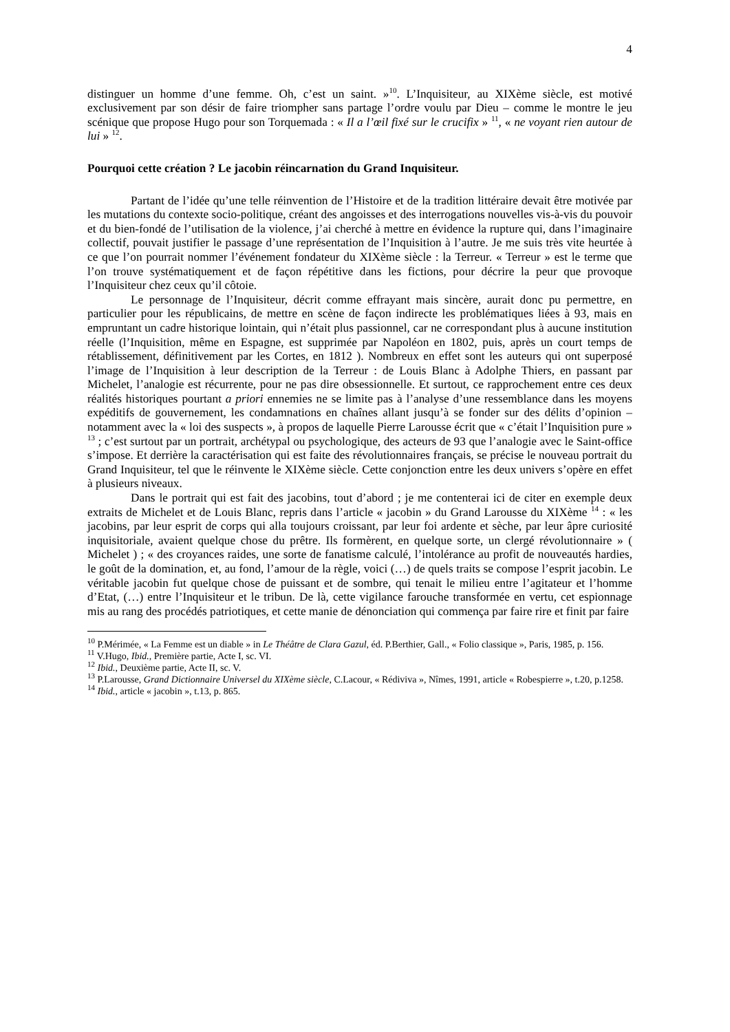4
distinguer un homme d’une femme. Oh, c’est un saint. »<sup>10</sup>. L’Inquisiteur, au XIXème siècle, est motivé exclusivement par son désir de faire triompher sans partage l’ordre voulu par Dieu – comme le montre le jeu scénique que propose Hugo pour son Torquemada : « Il a l’œil fixé sur le crucifix » <sup>11</sup>, « ne voyant rien autour de lui » <sup>12</sup>.
Pourquoi cette création ? Le jacobin réincarnation du Grand Inquisiteur.
Partant de l’idée qu’une telle réinvention de l’Histoire et de la tradition littéraire devait être motivée par les mutations du contexte socio-politique, créant des angoisses et des interrogations nouvelles vis-à-vis du pouvoir et du bien-fondé de l’utilisation de la violence, j’ai cherché à mettre en évidence la rupture qui, dans l’imaginaire collectif, pouvait justifier le passage d’une représentation de l’Inquisition à l’autre. Je me suis très vite heurtée à ce que l’on pourrait nommer l’événement fondateur du XIXème siècle : la Terreur. « Terreur » est le terme que l’on trouve systématiquement et de façon répétitive dans les fictions, pour décrire la peur que provoque l’Inquisiteur chez ceux qu’il côtoie.
Le personnage de l’Inquisiteur, décrit comme effrayant mais sincère, aurait donc pu permettre, en particulier pour les républicains, de mettre en scène de façon indirecte les problématiques liées à 93, mais en empruntant un cadre historique lointain, qui n’était plus passionnel, car ne correspondant plus à aucune institution réelle (l’Inquisition, même en Espagne, est supprimée par Napoléon en 1802, puis, après un court temps de rétablissement, définitivement par les Cortes, en 1812 ). Nombreux en effet sont les auteurs qui ont superposé l’image de l’Inquisition à leur description de la Terreur : de Louis Blanc à Adolphe Thiers, en passant par Michelet, l’analogie est récurrente, pour ne pas dire obsessionnelle. Et surtout, ce rapprochement entre ces deux réalités historiques pourtant a priori ennemies ne se limite pas à l’analyse d’une ressemblance dans les moyens expéditifs de gouvernement, les condamnations en chaînes allant jusqu’à se fonder sur des délits d’opinion – notamment avec la « loi des suspects », à propos de laquelle Pierre Larousse écrit que « c’était l’Inquisition pure » <sup>13</sup> ; c’est surtout par un portrait, archétypal ou psychologique, des acteurs de 93 que l’analogie avec le Saint-office s’impose. Et derrière la caractérisation qui est faite des révolutionnaires français, se précise le nouveau portrait du Grand Inquisiteur, tel que le réinvente le XIXème siècle. Cette conjonction entre les deux univers s’opère en effet à plusieurs niveaux.
Dans le portrait qui est fait des jacobins, tout d’abord ; je me contenterai ici de citer en exemple deux extraits de Michelet et de Louis Blanc, repris dans l’article « jacobin » du Grand Larousse du XIXème <sup>14</sup> : « les jacobins, par leur esprit de corps qui alla toujours croissant, par leur foi ardente et sèche, par leur âpre curiosité inquisitoriale, avaient quelque chose du prêtre. Ils formèrent, en quelque sorte, un clergé révolutionnaire » ( Michelet ) ; « des croyances raides, une sorte de fanatisme calculé, l’intolérance au profit de nouveautés hardies, le goût de la domination, et, au fond, l’amour de la règle, voici (…) de quels traits se compose l’esprit jacobin. Le véritable jacobin fut quelque chose de puissant et de sombre, qui tenait le milieu entre l’agitateur et l’homme d’Etat, (…) entre l’Inquisiteur et le tribun. De là, cette vigilance farouche transformée en vertu, cet espionnage mis au rang des procédés patriotiques, et cette manie de dénonciation qui commença par faire rire et finit par faire
<sup>10</sup> P.Mérimée, « La Femme est un diable » in Le Théâtre de Clara Gazul, éd. P.Berthier, Gall., « Folio classique », Paris, 1985, p. 156.
<sup>11</sup> V.Hugo, Ibid., Première partie, Acte I, sc. VI.
<sup>12</sup> Ibid., Deuxième partie, Acte II, sc. V.
<sup>13</sup> P.Larousse, Grand Dictionnaire Universel du XIXème siècle, C.Lacour, « Rédiviva », Nîmes, 1991, article « Robespierre », t.20, p.1258.
<sup>14</sup> Ibid., article « jacobin », t.13, p. 865.